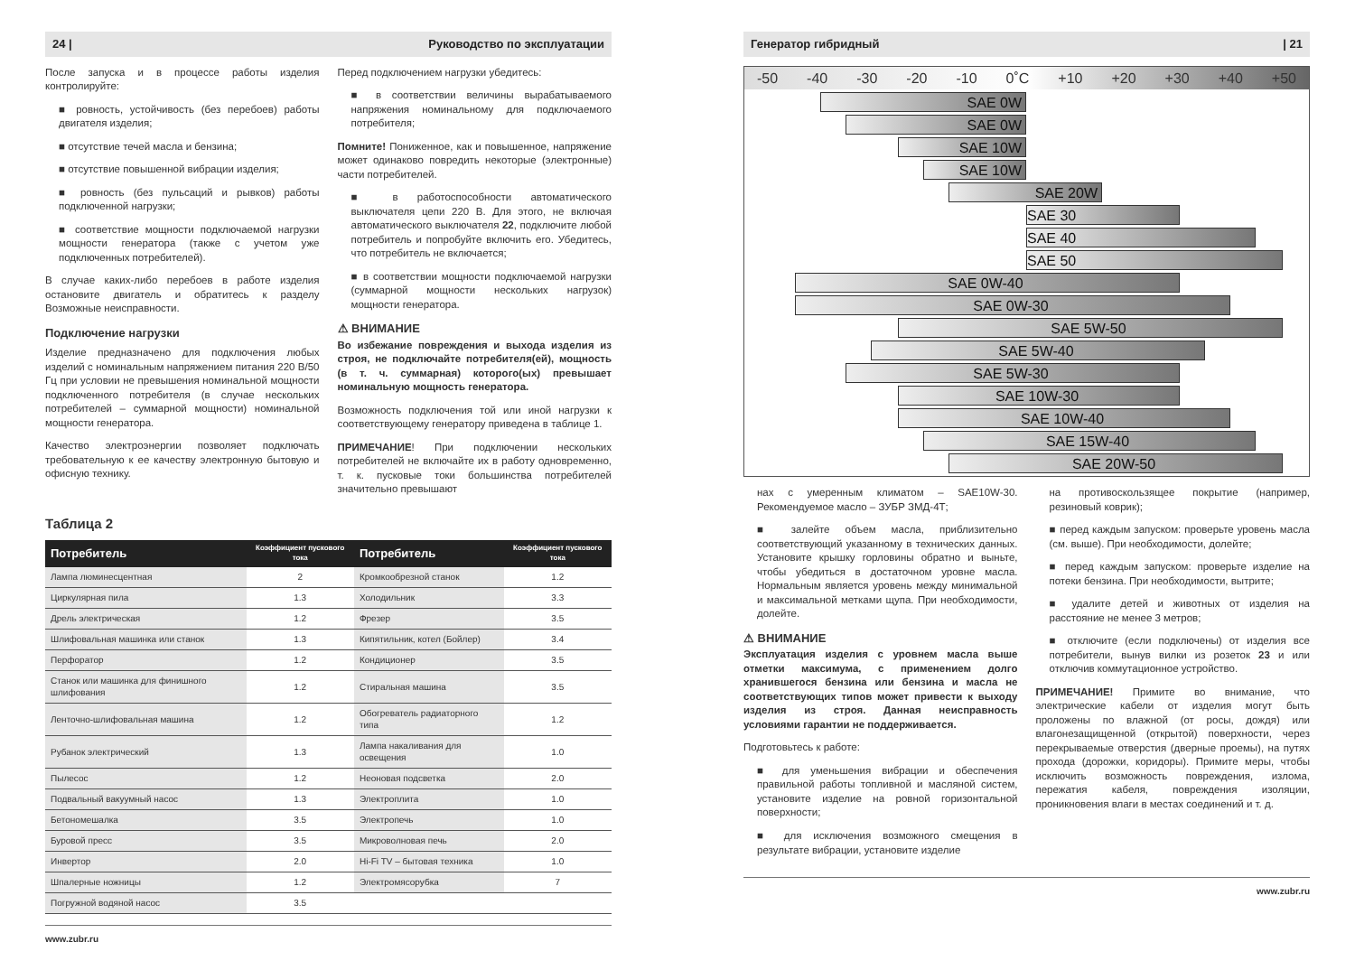24 | Руководство по эксплуатации
После запуска и в процессе работы изделия контролируйте:
■ ровность, устойчивость (без перебоев) работы двигателя изделия;
■ отсутствие течей масла и бензина;
■ отсутствие повышенной вибрации изделия;
■ ровность (без пульсаций и рывков) работы подключенной нагрузки;
■ соответствие мощности подключаемой нагрузки мощности генератора (также с учетом уже подключенных потребителей).
В случае каких-либо перебоев в работе изделия остановите двигатель и обратитесь к разделу Возможные неисправности.
Подключение нагрузки
Изделие предназначено для подключения любых изделий с номинальным напряжением питания 220 В/50 Гц при условии не превышения номинальной мощности подключенного потребителя (в случае нескольких потребителей – суммарной мощности) номинальной мощности генератора.
Качество электроэнергии позволяет подключать требовательную к ее качеству электронную бытовую и офисную технику.
Перед подключением нагрузки убедитесь:
■ в соответствии величины вырабатываемого напряжения номинальному для подключаемого потребителя;
Помните! Пониженное, как и повышенное, напряжение может одинаково повредить некоторые (электронные) части потребителей.
■ в работоспособности автоматического выключателя цепи 220 В. Для этого, не включая автоматического выключателя 22, подключите любой потребитель и попробуйте включить его. Убедитесь, что потребитель не включается;
■ в соответствии мощности подключаемой нагрузки (суммарной мощности нескольких нагрузок) мощности генератора.
⚠ ВНИМАНИЕ
Во избежание повреждения и выхода изделия из строя, не подключайте потребителя(ей), мощность (в т. ч. суммарная) которого(ых) превышает номинальную мощность генератора.
Возможность подключения той или иной нагрузки к соответствующему генератору приведена в таблице 1.
ПРИМЕЧАНИЕ! При подключении нескольких потребителей не включайте их в работу одновременно, т. к. пусковые токи большинства потребителей значительно превышают
Таблица 2
| Потребитель | Коэффициент пускового тока | Потребитель | Коэффициент пускового тока |
| --- | --- | --- | --- |
| Лампа люминесцентная | 2 | Кромкообрезной станок | 1.2 |
| Циркулярная пила | 1.3 | Холодильник | 3.3 |
| Дрель электрическая | 1.2 | Фрезер | 3.5 |
| Шлифовальная машинка или станок | 1.3 | Кипятильник, котел (Бойлер) | 3.4 |
| Перфоратор | 1.2 | Кондиционер | 3.5 |
| Станок или машинка для финишного шлифования | 1.2 | Стиральная машина | 3.5 |
| Ленточно-шлифовальная машина | 1.2 | Обогреватель радиаторного типа | 1.2 |
| Рубанок электрический | 1.3 | Лампа накаливания для освещения | 1.0 |
| Пылесос | 1.2 | Неоновая подсветка | 2.0 |
| Подвальный вакуумный насос | 1.3 | Электроплита | 1.0 |
| Бетономешалка | 3.5 | Электропечь | 1.0 |
| Буровой пресс | 3.5 | Микроволновая печь | 2.0 |
| Инвертор | 2.0 | Hi-Fi TV – бытовая техника | 1.0 |
| Шпалерные ножницы | 1.2 | Электромясорубка | 7 |
| Погружной водяной насос | 3.5 | | |
www.zubr.ru
Генератор гибридный | 21
-50 -40 -30 -20 -10 0˚C +10 +20 +30 +40 +50
SAE 0W
SAE 0W
SAE 10W
SAE 10W
SAE 20W
SAE 30
SAE 40
SAE 50
SAE 0W-40
SAE 0W-30
SAE 5W-50
SAE 5W-40
SAE 5W-30
SAE 10W-30
SAE 10W-40
SAE 15W-40
SAE 20W-50
нах с умеренным климатом – SAE10W-30. Рекомендуемое масло – ЗУБР ЗМД-4Т;
■ залейте объем масла, приблизительно соответствующий указанному в технических данных. Установите крышку горловины обратно и выньте, чтобы убедиться в достаточном уровне масла. Нормальным является уровень между минимальной и максимальной метками щупа. При необходимости, долейте.
⚠ ВНИМАНИЕ
Эксплуатация изделия с уровнем масла выше отметки максимума, с применением долго хранившегося бензина или бензина и масла не соответствующих типов может привести к выходу изделия из строя. Данная неисправность условиями гарантии не поддерживается.
Подготовьтесь к работе:
■ для уменьшения вибрации и обеспечения правильной работы топливной и масляной систем, установите изделие на ровной горизонтальной поверхности;
■ для исключения возможного смещения в результате вибрации, установите изделие
на противоскользящее покрытие (например, резиновый коврик);
■ перед каждым запуском: проверьте уровень масла (см. выше). При необходимости, долейте;
■ перед каждым запуском: проверьте изделие на потеки бензина. При необходимости, вытрите;
■ удалите детей и животных от изделия на расстояние не менее 3 метров;
■ отключите (если подключены) от изделия все потребители, вынув вилки из розеток 23 и или отключив коммутационное устройство.
ПРИМЕЧАНИЕ! Примите во внимание, что электрические кабели от изделия могут быть проложены по влажной (от росы, дождя) или влагонезащищенной (открытой) поверхности, через перекрываемые отверстия (дверные проемы), на путях прохода (дорожки, коридоры). Примите меры, чтобы исключить возможность повреждения, излома, пережатия кабеля, повреждения изоляции, проникновения влаги в местах соединений и т. д.
www.zubr.ru